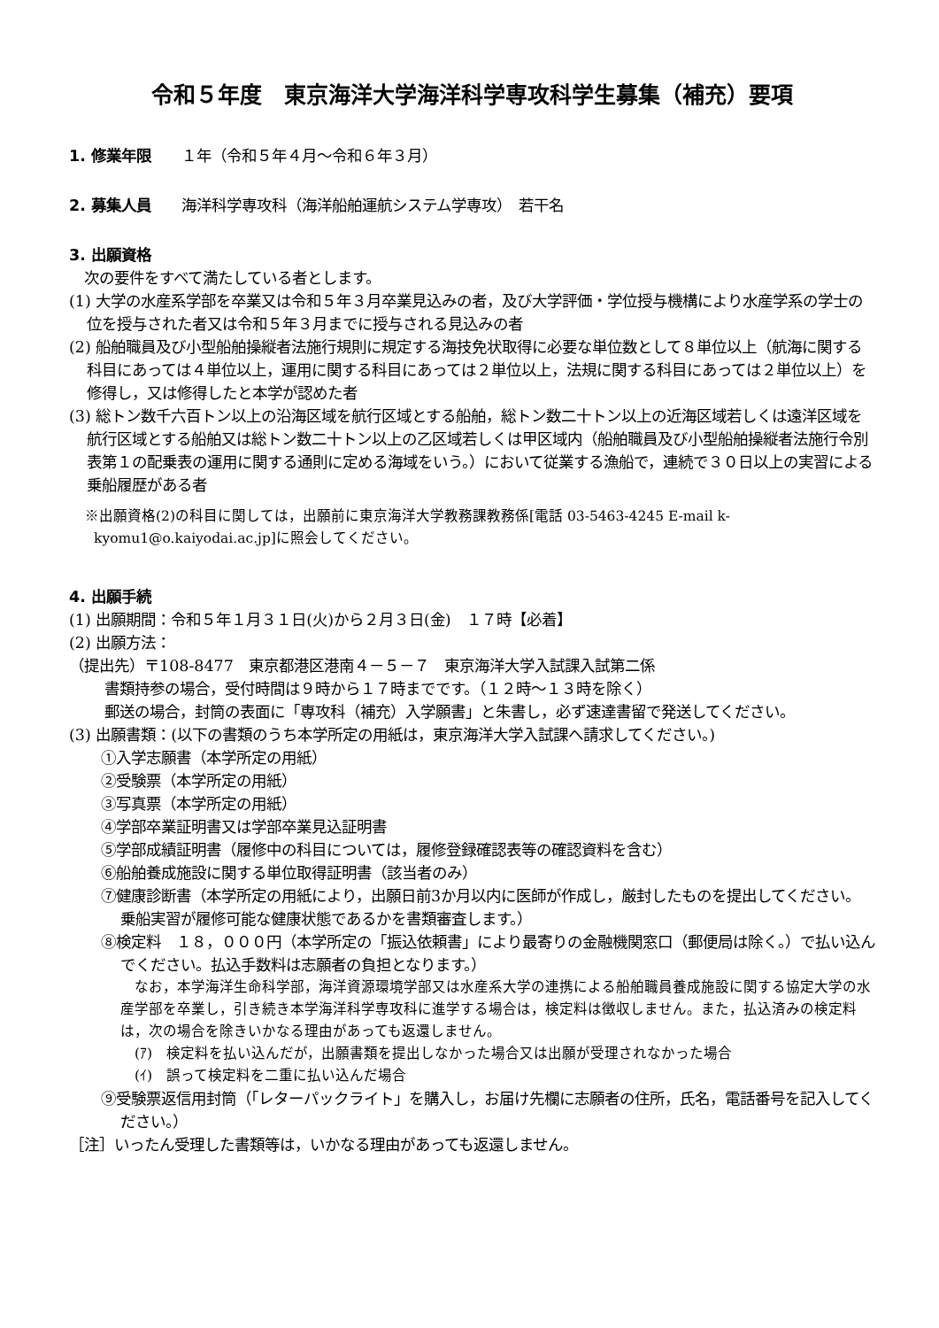令和５年度　東京海洋大学海洋科学専攻科学生募集（補充）要項
1. 修業年限　　１年（令和５年４月～令和６年３月）
2. 募集人員　　海洋科学専攻科（海洋船舶運航システム学専攻）　若干名
3. 出願資格
　次の要件をすべて満たしている者とします。
(1) 大学の水産系学部を卒業又は令和５年３月卒業見込みの者，及び大学評価・学位授与機構により水産学系の学士の位を授与された者又は令和５年３月までに授与される見込みの者
(2) 船舶職員及び小型船舶操縦者法施行規則に規定する海技免状取得に必要な単位数として８単位以上（航海に関する科目にあっては４単位以上，運用に関する科目にあっては２単位以上，法規に関する科目にあっては２単位以上）を修得し，又は修得したと本学が認めた者
(3) 総トン数千六百トン以上の沿海区域を航行区域とする船舶，総トン数二十トン以上の近海区域若しくは遠洋区域を航行区域とする船舶又は総トン数二十トン以上の乙区域若しくは甲区域内（船舶職員及び小型船舶操縦者法施行令別表第１の配乗表の運用に関する通則に定める海域をいう。）において従業する漁船で，連続で３０日以上の実習による乗船履歴がある者
※出願資格(2)の科目に関しては，出願前に東京海洋大学教務課教務係[電話 03-5463-4245 E-mail k-kyomu1@o.kaiyodai.ac.jp]に照会してください。
4. 出願手続
(1) 出願期間：令和５年１月３１日(火)から２月３日(金)　１７時【必着】
(2) 出願方法：
（提出先）〒108-8477　東京都港区港南４－５－７　東京海洋大学入試課入試第二係
書類持参の場合，受付時間は９時から１７時までです。（１２時～１３時を除く）
郵送の場合，封筒の表面に「専攻科（補充）入学願書」と朱書し，必ず速達書留で発送してください。
(3) 出願書類：(以下の書類のうち本学所定の用紙は，東京海洋大学入試課へ請求してください。)
①入学志願書（本学所定の用紙）
②受験票（本学所定の用紙）
③写真票（本学所定の用紙）
④学部卒業証明書又は学部卒業見込証明書
⑤学部成績証明書（履修中の科目については，履修登録確認表等の確認資料を含む）
⑥船舶養成施設に関する単位取得証明書（該当者のみ）
⑦健康診断書（本学所定の用紙により，出願日前3か月以内に医師が作成し，厳封したものを提出してください。乗船実習が履修可能な健康状態であるかを書類審査します。）
⑧検定料　１８，０００円（本学所定の「振込依頼書」により最寄りの金融機関窓口（郵便局は除く。）で払い込んでください。払込手数料は志願者の負担となります。）
なお，本学海洋生命科学部，海洋資源環境学部又は水産系大学の連携による船舶職員養成施設に関する協定大学の水産学部を卒業し，引き続き本学海洋科学専攻科に進学する場合は，検定料は徴収しません。また，払込済みの検定料は，次の場合を除きいかなる理由があっても返還しません。
(ｱ)　検定料を払い込んだが，出願書類を提出しなかった場合又は出願が受理されなかった場合
(ｲ)　誤って検定料を二重に払い込んだ場合
⑨受験票返信用封筒（「レターパックライト」を購入し，お届け先欄に志願者の住所，氏名，電話番号を記入してください。）
［注］いったん受理した書類等は，いかなる理由があっても返還しません。